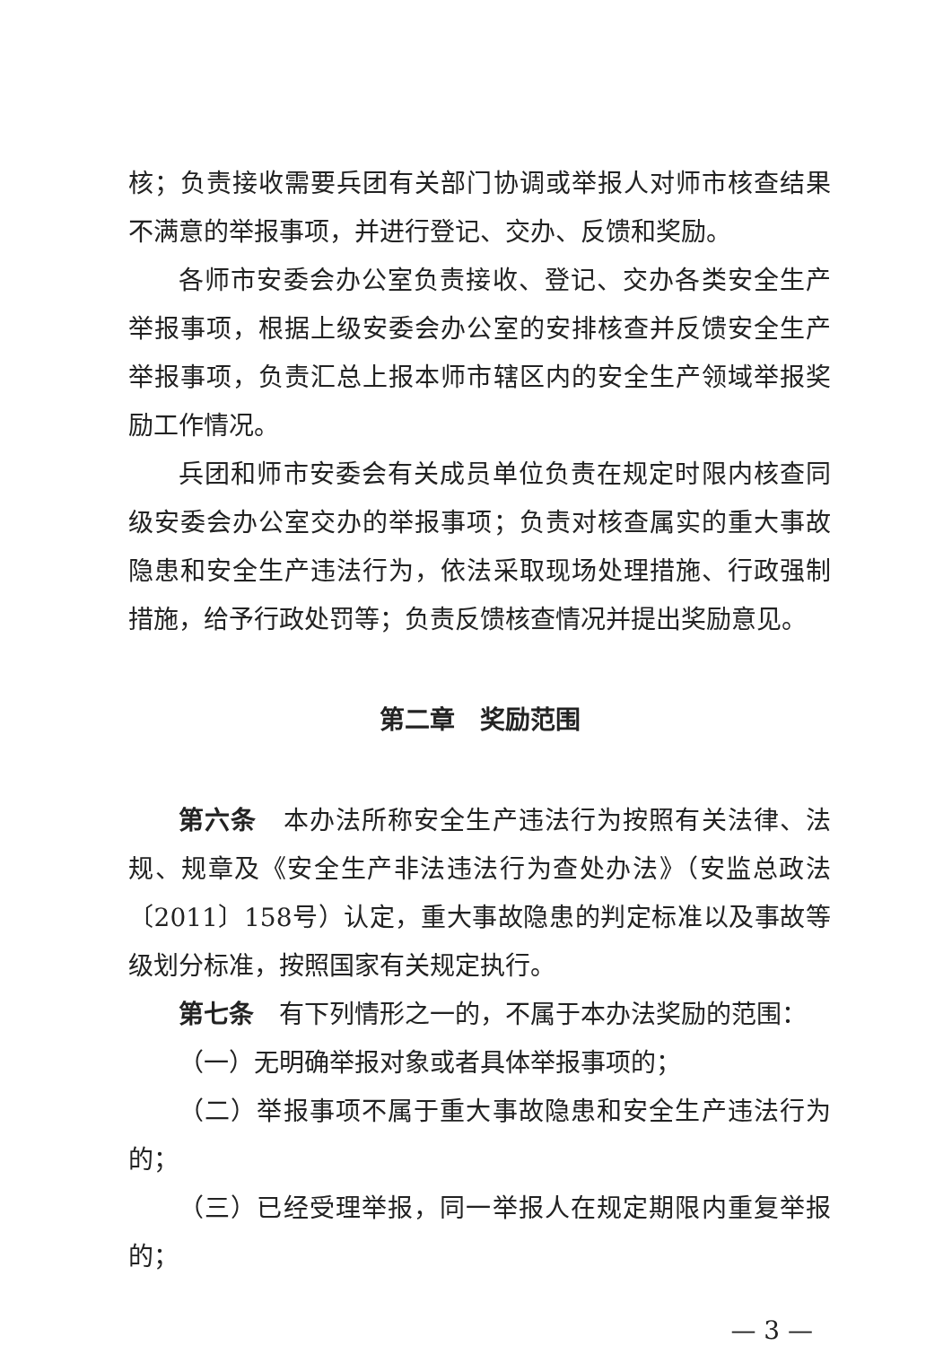核；负责接收需要兵团有关部门协调或举报人对师市核查结果不满意的举报事项，并进行登记、交办、反馈和奖励。
各师市安委会办公室负责接收、登记、交办各类安全生产举报事项，根据上级安委会办公室的安排核查并反馈安全生产举报事项，负责汇总上报本师市辖区内的安全生产领域举报奖励工作情况。
兵团和师市安委会有关成员单位负责在规定时限内核查同级安委会办公室交办的举报事项；负责对核查属实的重大事故隐患和安全生产违法行为，依法采取现场处理措施、行政强制措施，给予行政处罚等；负责反馈核查情况并提出奖励意见。
第二章　奖励范围
第六条　本办法所称安全生产违法行为按照有关法律、法规、规章及《安全生产非法违法行为查处办法》（安监总政法〔2011〕158号）认定，重大事故隐患的判定标准以及事故等级划分标准，按照国家有关规定执行。
第七条　有下列情形之一的，不属于本办法奖励的范围：
（一）无明确举报对象或者具体举报事项的；
（二）举报事项不属于重大事故隐患和安全生产违法行为的；
（三）已经受理举报，同一举报人在规定期限内重复举报的；
— 3 —